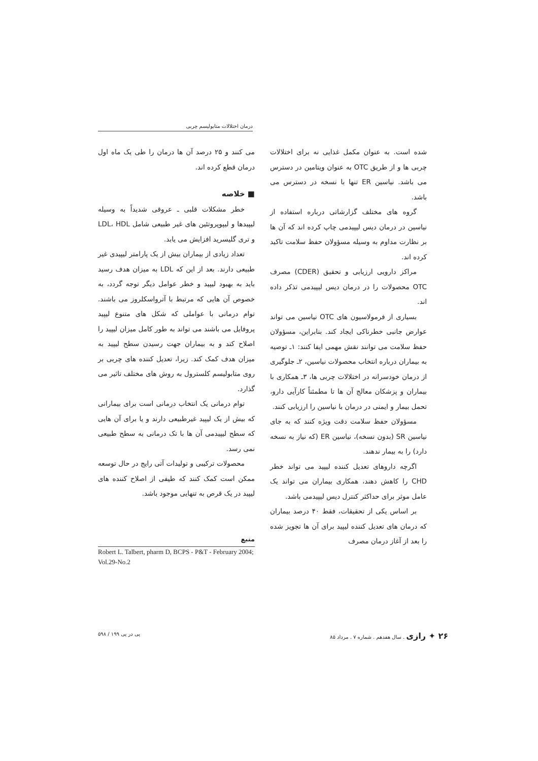درمان اختلالات متابولیسم چربی
شده است. به عنوان مکمل غذایی نه برای اختلالات چربی ها و از طریق OTC به عنوان ویتامین در دسترس می باشد. نیاسین ER تنها با نسخه در دسترس می باشد.
گروه های مختلف گزارشاتی درباره استفاده از نیاسین در درمان دیس لیپیدمی چاپ کرده اند که آن ها بر نظارت مداوم به وسیله مسؤولان حفظ سلامت تاکید کرده اند.
مراکز دارویی ارزیابی و تحقیق (CDER) مصرف OTC محصولات را در درمان دیس لیپیدمی تذکر داده اند.
بسیاری از فرمولاسیون های OTC نیاسین می تواند عوارض جانبی خطرناکی ایجاد کند. بنابراین، مسؤولان حفظ سلامت می توانند نقش مهمی ایفا کنند: ۱ـ توصیه به بیماران درباره انتخاب محصولات نیاسین، ۲ـ جلوگیری از درمان خودسرانه در اختلالات چربی ها، ۳ـ همکاری با بیماران و پزشکان معالج آن ها تا مطمئناً کارآیی دارو، تحمل بیمار و ایمنی در درمان با نیاسین را ارزیابی کنند.
مسؤولان حفظ سلامت دقت ویژه کنند که به جای نیاسین SR (بدون نسخه)، نیاسین ER (که نیاز به نسخه دارد) را به بیمار ندهند.
اگرچه داروهای تعدیل کننده لیپید می تواند خطر CHD را کاهش دهند، همکاری بیماران می تواند یک عامل موثر برای حداکثر کنترل دیس لیپیدمی باشد.
بر اساس یکی از تحقیقات، فقط ۴۰ درصد بیماران که درمان های تعدیل کننده لیپید برای آن ها تجویز شده را بعد از آغاز درمان مصرف
می کنند و ۲۵ درصد آن ها درمان را طی یک ماه اول درمان قطع کرده اند.
■ خلاصه
خطر مشکلات قلبی ـ عروقی شدیداً به وسیله لیپیدها و لیپوپروتئین های غیر طبیعی شامل LDL، HDL و تری گلیسرید افزایش می یابد.
تعداد زیادی از بیماران بیش از یک پارامتر لیپیدی غیر طبیعی دارند. بعد از این که LDL به میزان هدف رسید باید به بهبود لیپید و خطر عوامل دیگر توجه گردد، به خصوص آن هایی که مرتبط با آترواسکلروز می باشند. توام درمانی با عواملی که شکل های متنوع لیپید پروفایل می باشند می تواند به طور کامل میزان لیپید را اصلاح کند و به بیماران جهت رسیدن سطح لیپید به میزان هدف کمک کند. زیرا، تعدیل کننده های چربی بر روی متابولیسم کلسترول به روش های مختلف تاثیر می گذارد.
توام درمانی یک انتخاب درمانی است برای بیمارانی که بیش از یک لیپید غیرطبیعی دارند و یا برای آن هایی که سطح لیپیدمی آن ها با تک درمانی به سطح طبیعی نمی رسد.
محصولات ترکیبی و تولیدات آتی رایج در حال توسعه ممکن است کمک کنند که طیفی از اصلاح کننده های لیپید در یک قرص به تنهایی موجود باشد.
منبع
Robert L. Talbert, pharm D, BCPS - P&T - February 2004; Vol.29-No.2
۲۶ ✦ رازی . سال هفدهم . شماره ۷ . مرداد ۸۵ پی در پی ۱۹۹ / ۵۹۸